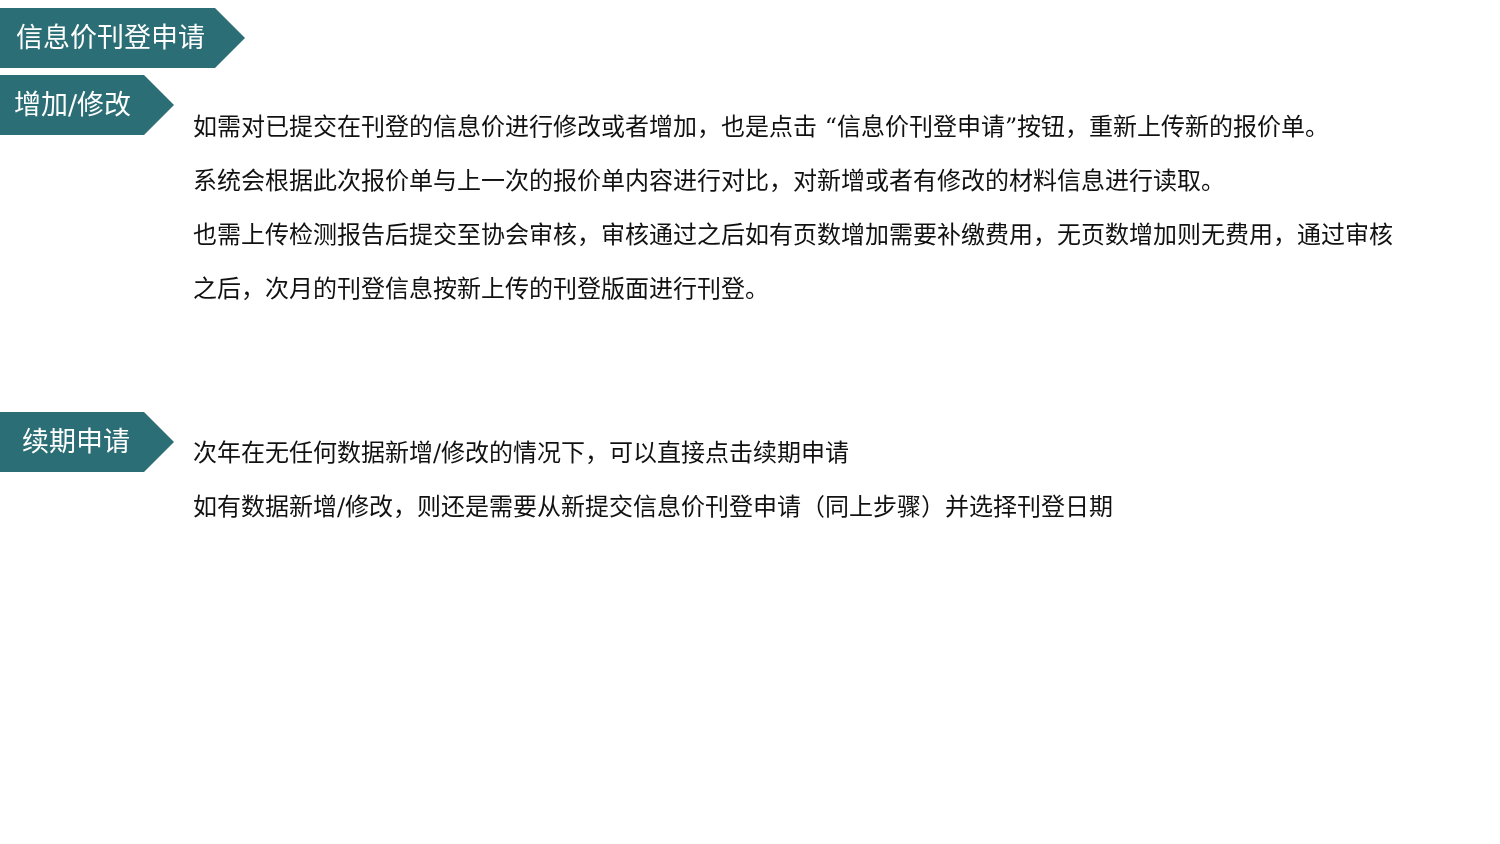信息价刊登申请
增加/修改
如需对已提交在刊登的信息价进行修改或者增加，也是点击 “信息价刊登申请”按钮，重新上传新的报价单。
系统会根据此次报价单与上一次的报价单内容进行对比，对新增或者有修改的材料信息进行读取。
也需上传检测报告后提交至协会审核，审核通过之后如有页数增加需要补缴费用，无页数增加则无费用，通过审核之后，次月的刊登信息按新上传的刊登版面进行刊登。
续期申请
次年在无任何数据新增/修改的情况下，可以直接点击续期申请
如有数据新增/修改，则还是需要从新提交信息价刊登申请（同上步骤）并选择刊登日期